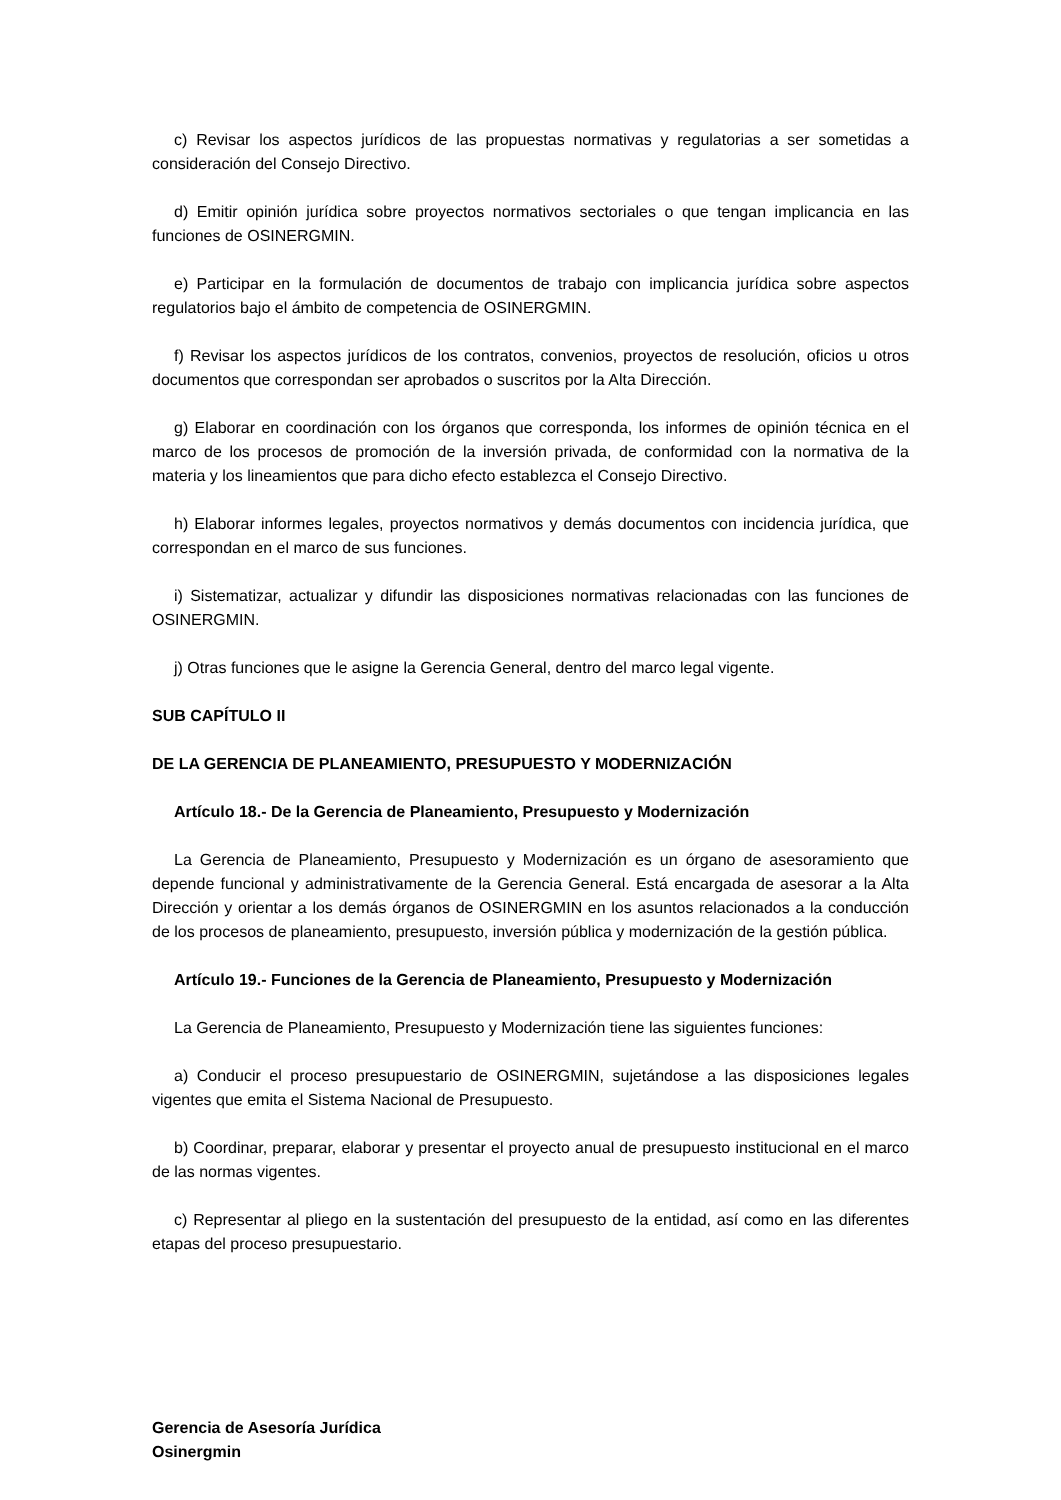c) Revisar los aspectos jurídicos de las propuestas normativas y regulatorias a ser sometidas a consideración del Consejo Directivo.
d) Emitir opinión jurídica sobre proyectos normativos sectoriales o que tengan implicancia en las funciones de OSINERGMIN.
e) Participar en la formulación de documentos de trabajo con implicancia jurídica sobre aspectos regulatorios bajo el ámbito de competencia de OSINERGMIN.
f) Revisar los aspectos jurídicos de los contratos, convenios, proyectos de resolución, oficios u otros documentos que correspondan ser aprobados o suscritos por la Alta Dirección.
g) Elaborar en coordinación con los órganos que corresponda, los informes de opinión técnica en el marco de los procesos de promoción de la inversión privada, de conformidad con la normativa de la materia y los lineamientos que para dicho efecto establezca el Consejo Directivo.
h) Elaborar informes legales, proyectos normativos y demás documentos con incidencia jurídica, que correspondan en el marco de sus funciones.
i) Sistematizar, actualizar y difundir las disposiciones normativas relacionadas con las funciones de OSINERGMIN.
j) Otras funciones que le asigne la Gerencia General, dentro del marco legal vigente.
SUB CAPÍTULO II
DE LA GERENCIA DE PLANEAMIENTO, PRESUPUESTO Y MODERNIZACIÓN
Artículo 18.- De la Gerencia de Planeamiento, Presupuesto y Modernización
La Gerencia de Planeamiento, Presupuesto y Modernización es un órgano de asesoramiento que depende funcional y administrativamente de la Gerencia General. Está encargada de asesorar a la Alta Dirección y orientar a los demás órganos de OSINERGMIN en los asuntos relacionados a la conducción de los procesos de planeamiento, presupuesto, inversión pública y modernización de la gestión pública.
Artículo 19.- Funciones de la Gerencia de Planeamiento, Presupuesto y Modernización
La Gerencia de Planeamiento, Presupuesto y Modernización tiene las siguientes funciones:
a) Conducir el proceso presupuestario de OSINERGMIN, sujetándose a las disposiciones legales vigentes que emita el Sistema Nacional de Presupuesto.
b) Coordinar, preparar, elaborar y presentar el proyecto anual de presupuesto institucional en el marco de las normas vigentes.
c) Representar al pliego en la sustentación del presupuesto de la entidad, así como en las diferentes etapas del proceso presupuestario.
Gerencia de Asesoría Jurídica
Osinergmin